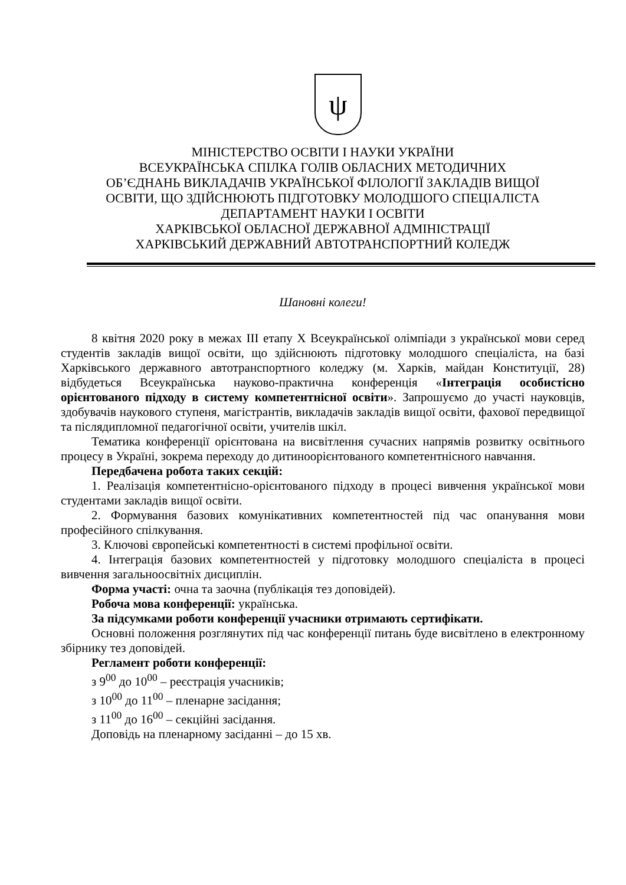ψ
МІНІСТЕРСТВО ОСВІТИ І НАУКИ УКРАЇНИ
ВСЕУКРАЇНСЬКА СПІЛКА ГОЛІВ ОБЛАСНИХ МЕТОДИЧНИХ
ОБ’ЄДНАНЬ ВИКЛАДАЧІВ УКРАЇНСЬКОЇ ФІЛОЛОГІЇ ЗАКЛАДІВ ВИЩОЇ
ОСВІТИ, ЩО ЗДІЙСНЮЮТЬ ПІДГОТОВКУ МОЛОДШОГО СПЕЦІАЛІСТА
ДЕПАРТАМЕНТ НАУКИ І ОСВІТИ
ХАРКІВСЬКОЇ ОБЛАСНОЇ ДЕРЖАВНОЇ АДМІНІСТРАЦІЇ
ХАРКІВСЬКИЙ ДЕРЖАВНИЙ АВТОТРАНСПОРТНИЙ КОЛЕДЖ
Шановні колеги!
8 квітня 2020 року в межах ІІІ етапу Х Всеукраїнської олімпіади з української мови серед студентів закладів вищої освіти, що здійснюють підготовку молодшого спеціаліста, на базі Харківського державного автотранспортного коледжу (м. Харків, майдан Конституції, 28) відбудеться Всеукраїнська науково-практична конференція «Інтеграція особистісно орієнтованого підходу в систему компетентнісної освіти». Запрошуємо до участі науковців, здобувачів наукового ступеня, магістрантів, викладачів закладів вищої освіти, фахової передвищої та післядипломної педагогічної освіти, учителів шкіл.
Тематика конференції орієнтована на висвітлення сучасних напрямів розвитку освітнього процесу в Україні, зокрема переходу до дитиноорієнтованого компетентнісного навчання.
Передбачена робота таких секцій:
1. Реалізація компетентнісно-орієнтованого підходу в процесі вивчення української мови студентами закладів вищої освіти.
2. Формування базових комунікативних компетентностей під час опанування мови професійного спілкування.
3. Ключові європейські компетентності в системі профільної освіти.
4. Інтеграція базових компетентностей у підготовку молодшого спеціаліста в процесі вивчення загальноосвітніх дисциплін.
Форма участі: очна та заочна (публікація тез доповідей).
Робоча мова конференції: українська.
За підсумками роботи конференції учасники отримають сертифікати.
Основні положення розглянутих під час конференції питань буде висвітлено в електронному збірнику тез доповідей.
Регламент роботи конференції:
з 9<sup>00</sup> до 10<sup>00</sup> – реєстрація учасників;
з 10<sup>00</sup> до 11<sup>00</sup> – пленарне засідання;
з 11<sup>00</sup> до 16<sup>00</sup> – секційні засідання.
Доповідь на пленарному засіданні – до 15 хв.